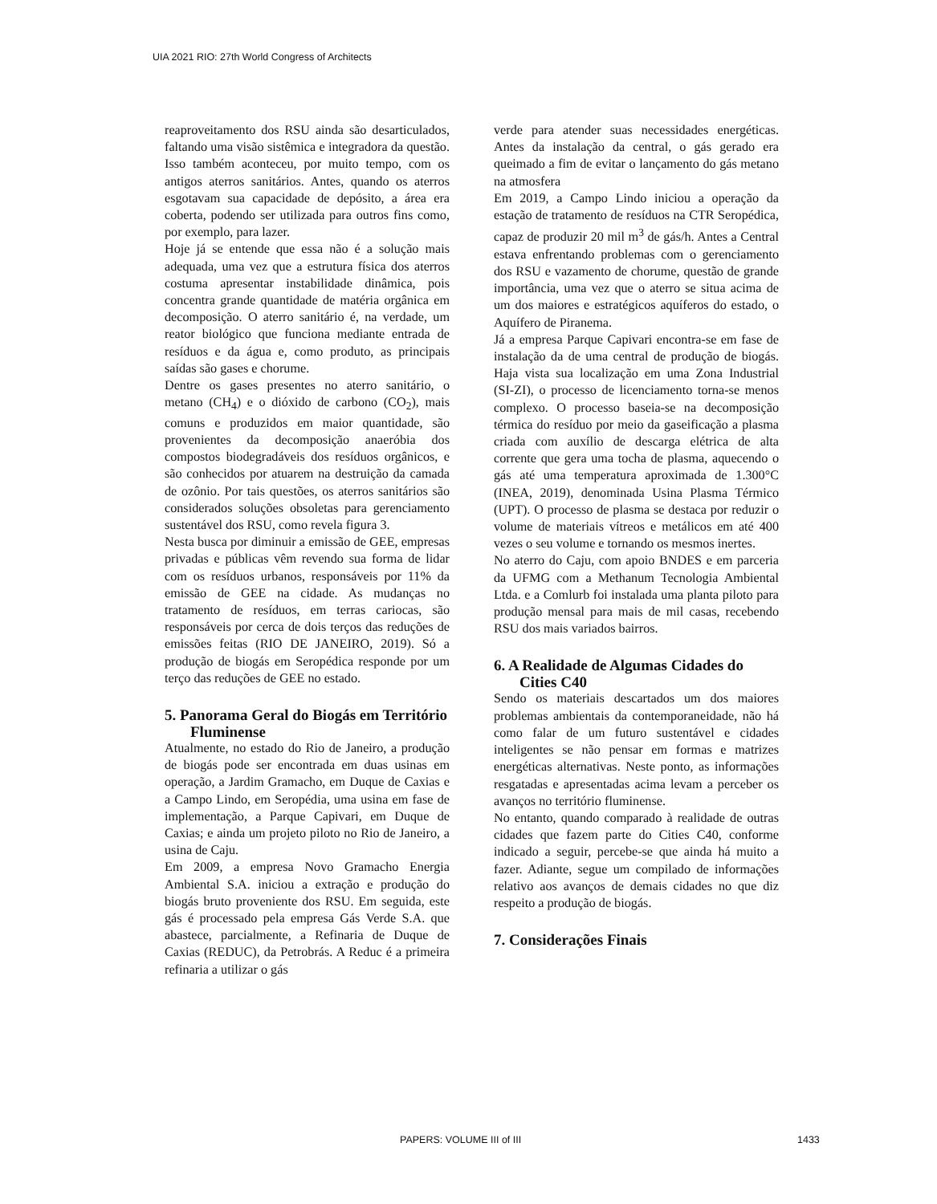UIA 2021 RIO: 27th World Congress of Architects
reaproveitamento dos RSU ainda são desarticulados, faltando uma visão sistêmica e integradora da questão. Isso também aconteceu, por muito tempo, com os antigos aterros sanitários. Antes, quando os aterros esgotavam sua capacidade de depósito, a área era coberta, podendo ser utilizada para outros fins como, por exemplo, para lazer.
Hoje já se entende que essa não é a solução mais adequada, uma vez que a estrutura física dos aterros costuma apresentar instabilidade dinâmica, pois concentra grande quantidade de matéria orgânica em decomposição. O aterro sanitário é, na verdade, um reator biológico que funciona mediante entrada de resíduos e da água e, como produto, as principais saídas são gases e chorume.
Dentre os gases presentes no aterro sanitário, o metano (CH<sub>4</sub>) e o dióxido de carbono (CO<sub>2</sub>), mais comuns e produzidos em maior quantidade, são provenientes da decomposição anaeróbia dos compostos biodegradáveis dos resíduos orgânicos, e são conhecidos por atuarem na destruição da camada de ozônio. Por tais questões, os aterros sanitários são considerados soluções obsoletas para gerenciamento sustentável dos RSU, como revela figura 3.
Nesta busca por diminuir a emissão de GEE, empresas privadas e públicas vêm revendo sua forma de lidar com os resíduos urbanos, responsáveis por 11% da emissão de GEE na cidade. As mudanças no tratamento de resíduos, em terras cariocas, são responsáveis por cerca de dois terços das reduções de emissões feitas (RIO DE JANEIRO, 2019). Só a produção de biogás em Seropédica responde por um terço das reduções de GEE no estado.
5. Panorama Geral do Biogás em Território Fluminense
Atualmente, no estado do Rio de Janeiro, a produção de biogás pode ser encontrada em duas usinas em operação, a Jardim Gramacho, em Duque de Caxias e a Campo Lindo, em Seropédia, uma usina em fase de implementação, a Parque Capivari, em Duque de Caxias; e ainda um projeto piloto no Rio de Janeiro, a usina de Caju.
Em 2009, a empresa Novo Gramacho Energia Ambiental S.A. iniciou a extração e produção do biogás bruto proveniente dos RSU. Em seguida, este gás é processado pela empresa Gás Verde S.A. que abastece, parcialmente, a Refinaria de Duque de Caxias (REDUC), da Petrobrás. A Reduc é a primeira refinaria a utilizar o gás
verde para atender suas necessidades energéticas. Antes da instalação da central, o gás gerado era queimado a fim de evitar o lançamento do gás metano na atmosfera
Em 2019, a Campo Lindo iniciou a operação da estação de tratamento de resíduos na CTR Seropédica, capaz de produzir 20 mil m<sup>3</sup> de gás/h. Antes a Central estava enfrentando problemas com o gerenciamento dos RSU e vazamento de chorume, questão de grande importância, uma vez que o aterro se situa acima de um dos maiores e estratégicos aquíferos do estado, o Aquífero de Piranema.
Já a empresa Parque Capivari encontra-se em fase de instalação da de uma central de produção de biogás. Haja vista sua localização em uma Zona Industrial (SI-ZI), o processo de licenciamento torna-se menos complexo. O processo baseia-se na decomposição térmica do resíduo por meio da gaseificação a plasma criada com auxílio de descarga elétrica de alta corrente que gera uma tocha de plasma, aquecendo o gás até uma temperatura aproximada de 1.300°C (INEA, 2019), denominada Usina Plasma Térmico (UPT). O processo de plasma se destaca por reduzir o volume de materiais vítreos e metálicos em até 400 vezes o seu volume e tornando os mesmos inertes.
No aterro do Caju, com apoio BNDES e em parceria da UFMG com a Methanum Tecnologia Ambiental Ltda. e a Comlurb foi instalada uma planta piloto para produção mensal para mais de mil casas, recebendo RSU dos mais variados bairros.
6. A Realidade de Algumas Cidades do Cities C40
Sendo os materiais descartados um dos maiores problemas ambientais da contemporaneidade, não há como falar de um futuro sustentável e cidades inteligentes se não pensar em formas e matrizes energéticas alternativas. Neste ponto, as informações resgatadas e apresentadas acima levam a perceber os avanços no território fluminense.
No entanto, quando comparado à realidade de outras cidades que fazem parte do Cities C40, conforme indicado a seguir, percebe-se que ainda há muito a fazer. Adiante, segue um compilado de informações relativo aos avanços de demais cidades no que diz respeito a produção de biogás.
7. Considerações Finais
PAPERS: VOLUME III of III 1433